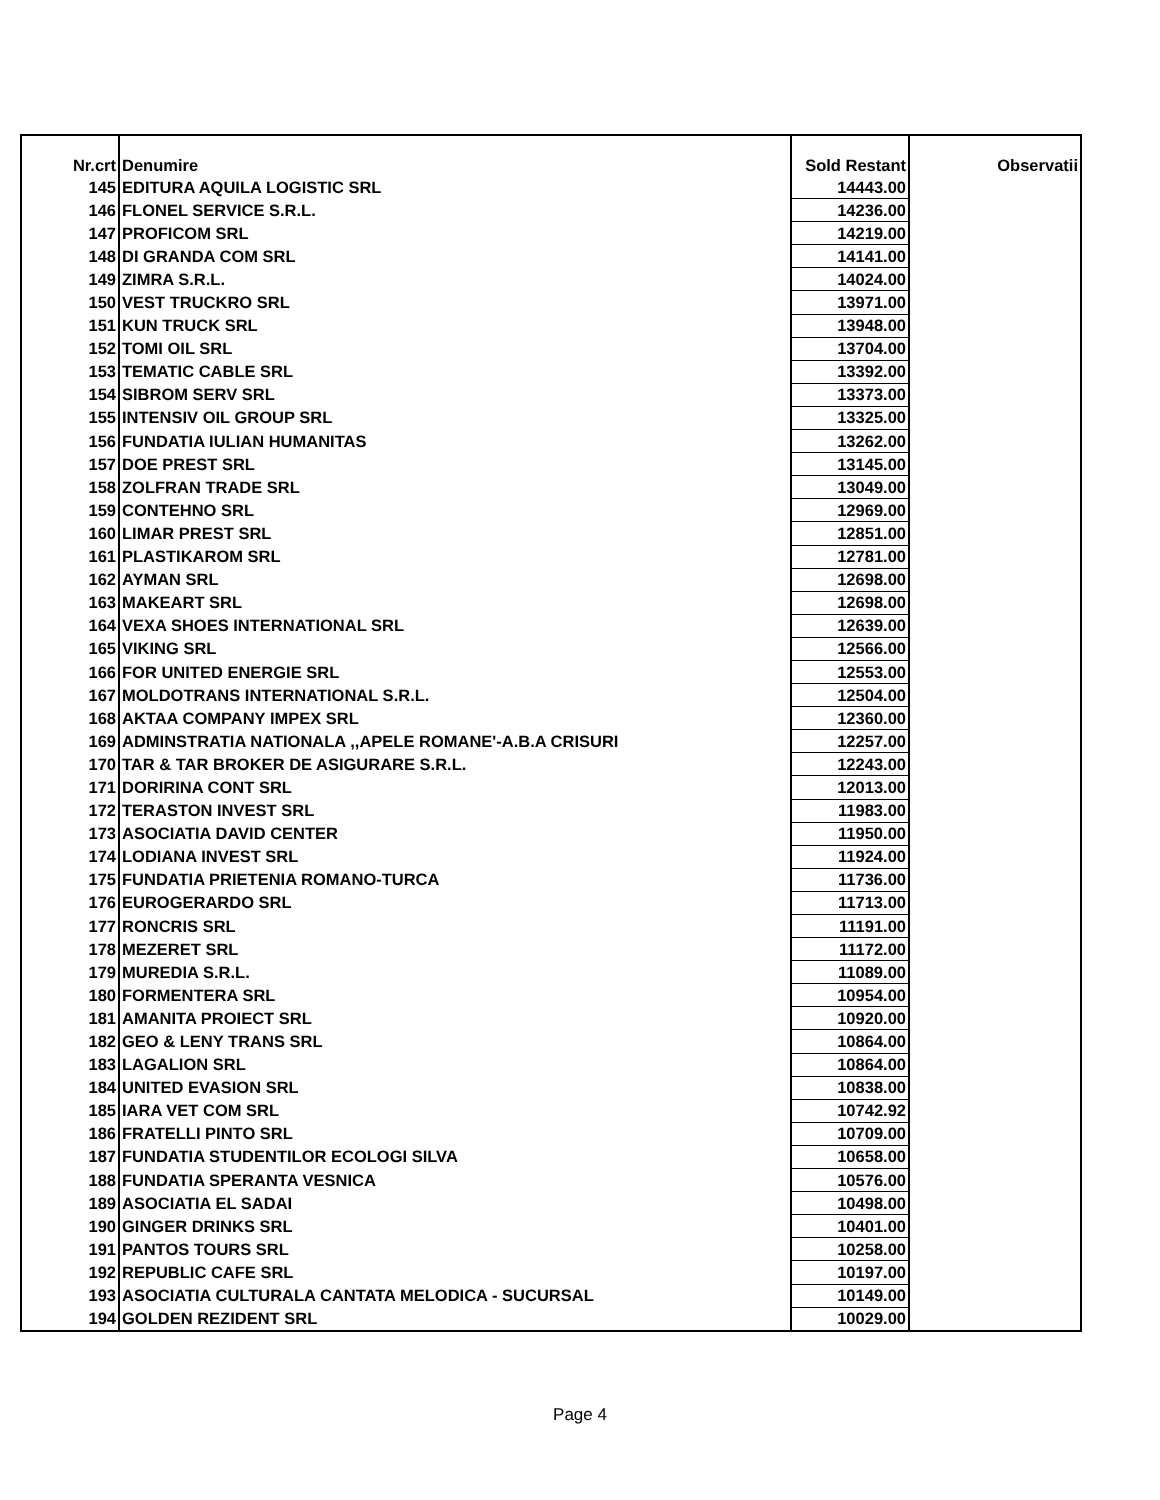| Nr.crt | Denumire | Sold Restant | Observatii |
| 145 | EDITURA AQUILA LOGISTIC SRL | 14443.00 | |
| 146 | FLONEL SERVICE S.R.L. | 14236.00 | |
| 147 | PROFICOM SRL | 14219.00 | |
| 148 | DI GRANDA COM SRL | 14141.00 | |
| 149 | ZIMRA S.R.L. | 14024.00 | |
| 150 | VEST TRUCKRO SRL | 13971.00 | |
| 151 | KUN TRUCK SRL | 13948.00 | |
| 152 | TOMI OIL SRL | 13704.00 | |
| 153 | TEMATIC CABLE SRL | 13392.00 | |
| 154 | SIBROM SERV SRL | 13373.00 | |
| 155 | INTENSIV OIL GROUP SRL | 13325.00 | |
| 156 | FUNDATIA IULIAN HUMANITAS | 13262.00 | |
| 157 | DOE PREST SRL | 13145.00 | |
| 158 | ZOLFRAN TRADE SRL | 13049.00 | |
| 159 | CONTEHNO SRL | 12969.00 | |
| 160 | LIMAR PREST SRL | 12851.00 | |
| 161 | PLASTIKAROM SRL | 12781.00 | |
| 162 | AYMAN SRL | 12698.00 | |
| 163 | MAKEART SRL | 12698.00 | |
| 164 | VEXA SHOES INTERNATIONAL SRL | 12639.00 | |
| 165 | VIKING SRL | 12566.00 | |
| 166 | FOR UNITED ENERGIE SRL | 12553.00 | |
| 167 | MOLDOTRANS INTERNATIONAL S.R.L. | 12504.00 | |
| 168 | AKTAA COMPANY IMPEX SRL | 12360.00 | |
| 169 | ADMINSTRATIA NATIONALA ,,APELE ROMANE'-A.B.A CRISURI | 12257.00 | |
| 170 | TAR & TAR BROKER DE ASIGURARE S.R.L. | 12243.00 | |
| 171 | DORIRINA CONT SRL | 12013.00 | |
| 172 | TERASTON INVEST SRL | 11983.00 | |
| 173 | ASOCIATIA DAVID CENTER | 11950.00 | |
| 174 | LODIANA INVEST SRL | 11924.00 | |
| 175 | FUNDATIA PRIETENIA ROMANO-TURCA | 11736.00 | |
| 176 | EUROGERARDO SRL | 11713.00 | |
| 177 | RONCRIS SRL | 11191.00 | |
| 178 | MEZERET SRL | 11172.00 | |
| 179 | MUREDIA S.R.L. | 11089.00 | |
| 180 | FORMENTERA SRL | 10954.00 | |
| 181 | AMANITA PROIECT SRL | 10920.00 | |
| 182 | GEO & LENY TRANS SRL | 10864.00 | |
| 183 | LAGALION SRL | 10864.00 | |
| 184 | UNITED EVASION SRL | 10838.00 | |
| 185 | IARA VET COM SRL | 10742.92 | |
| 186 | FRATELLI PINTO SRL | 10709.00 | |
| 187 | FUNDATIA STUDENTILOR ECOLOGI SILVA | 10658.00 | |
| 188 | FUNDATIA SPERANTA VESNICA | 10576.00 | |
| 189 | ASOCIATIA EL SADAI | 10498.00 | |
| 190 | GINGER DRINKS SRL | 10401.00 | |
| 191 | PANTOS TOURS SRL | 10258.00 | |
| 192 | REPUBLIC CAFE SRL | 10197.00 | |
| 193 | ASOCIATIA CULTURALA CANTATA MELODICA - SUCURSAL | 10149.00 | |
| 194 | GOLDEN REZIDENT SRL | 10029.00 | |
Page 4